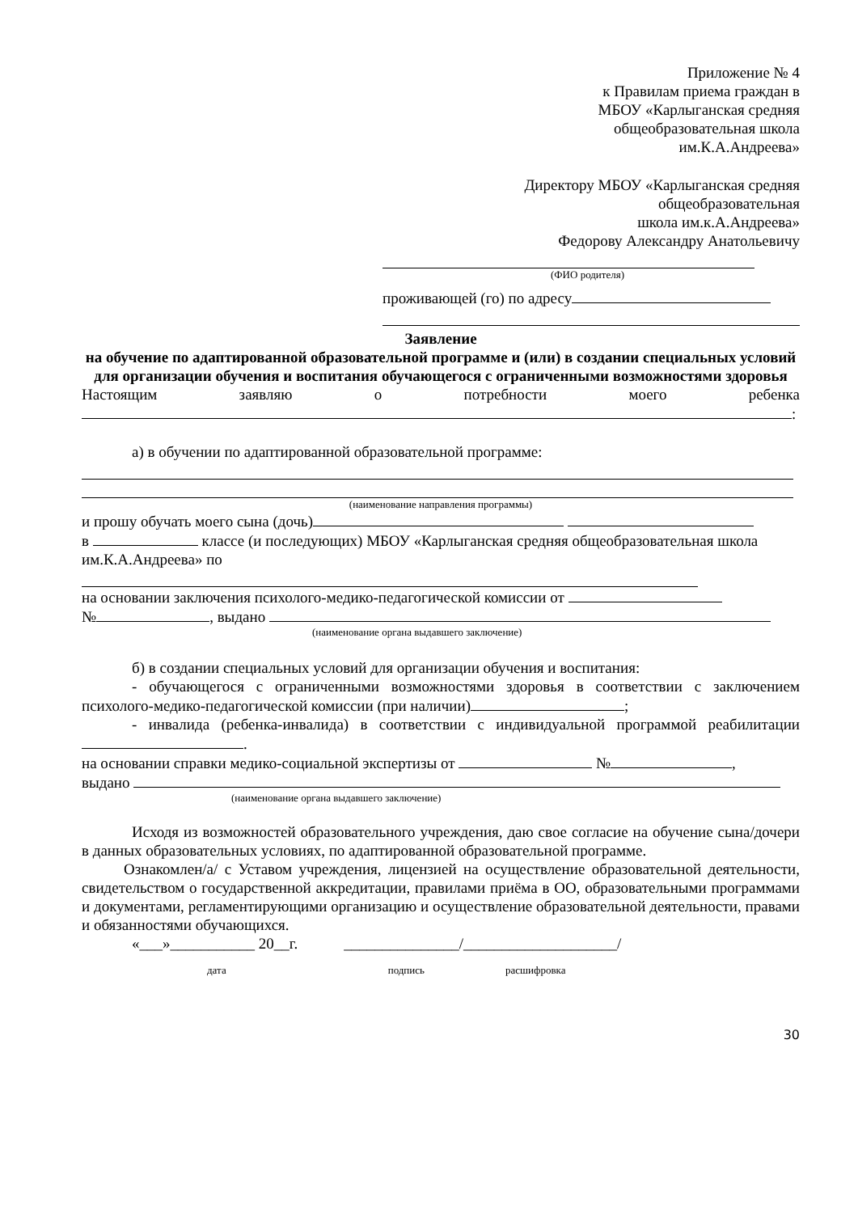Приложение № 4
к Правилам приема граждан в
МБОУ «Карлыганская средняя
общеобразовательная школа
им.К.А.Андреева»
Директору МБОУ «Карлыганская средняя
общеобразовательная
школа им.к.А.Андреева»
Федорову Александру Анатольевичу
(ФИО родителя)
проживающей (го) по адресу
Заявление
на обучение по адаптированной образовательной программе и (или) в создании специальных условий для организации обучения и воспитания обучающегося с ограниченными возможностями здоровья
Настоящим заявляю о потребности моего ребенка
:
а) в обучении по адаптированной образовательной программе:
(наименование направления программы)
и прошу обучать моего сына (дочь)
в классе (и последующих) МБОУ «Карлыганская средняя общеобразовательная школа им.К.А.Андреева» по
на основании заключения психолого-медико-педагогической комиссии от
№ , выдано
(наименование органа выдавшего заключение)
б) в создании специальных условий для организации обучения и воспитания:
- обучающегося с ограниченными возможностями здоровья в соответствии с заключением психолого-медико-педагогической комиссии (при наличии) ;
- инвалида (ребенка-инвалида) в соответствии с индивидуальной программой реабилитации .
на основании справки медико-социальной экспертизы от № ,
выдано
(наименование органа выдавшего заключение)
Исходя из возможностей образовательного учреждения, даю свое согласие на обучение сына/дочери в данных образовательных условиях, по адаптированной образовательной программе.
Ознакомлен/а/ с Уставом учреждения, лицензией на осуществление образовательной деятельности, свидетельством о государственной аккредитации, правилами приёма в ОО, образовательными программами и документами, регламентирующими организацию и осуществление образовательной деятельности, правами и обязанностями обучающихся.
«___»___________ 20__г. _______________/____________________/
дата подпись расшифровка
30